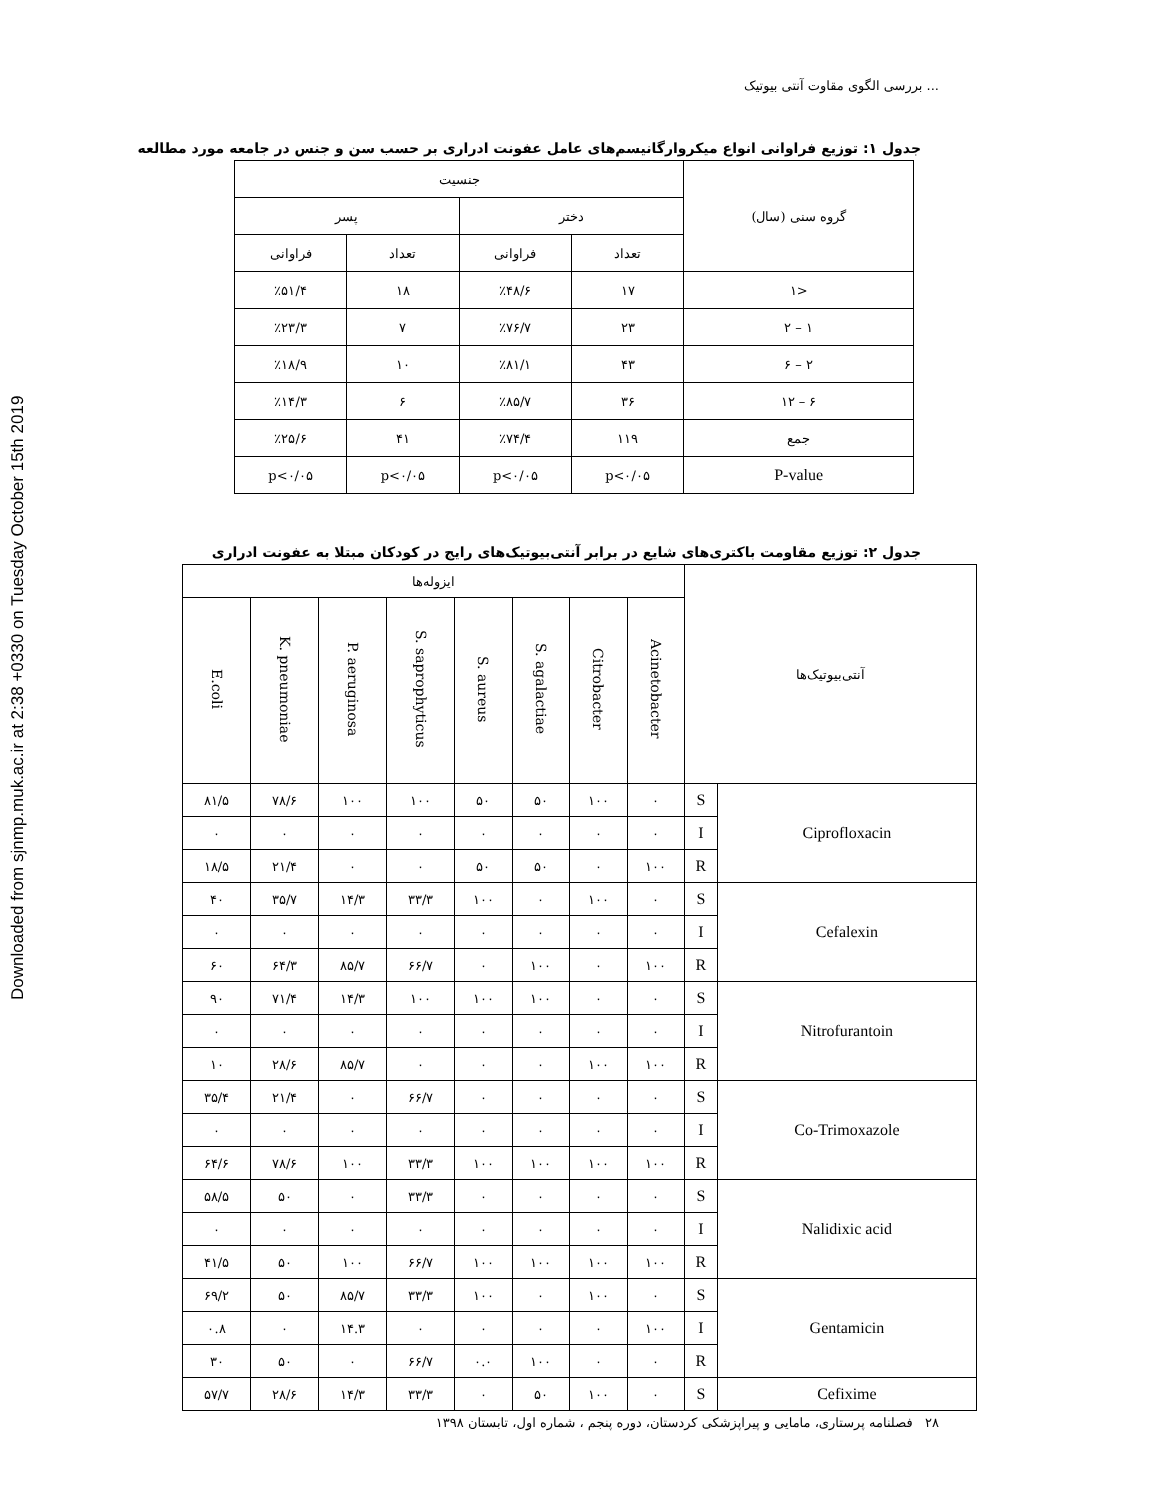Downloaded from sjnmp.muk.ac.ir at 2:38 +0330 on Tuesday October 15th 2019
بررسی الگوی مقاوت آنتی بیوتیک ...
جدول ۱: توزیع فراوانی انواع میکروارگانیسم‌های عامل عفونت ادراری بر حسب سن و جنس در جامعه مورد مطالعه
| گروه سنی (سال) | جنسیت | | | |
| --- | --- | --- | --- | --- |
| | دختر | | پسر | |
| | تعداد | فراوانی | تعداد | فراوانی |
| <۱ | ۱۷ | ٪۴۸/۶ | ۱۸ | ٪۵۱/۴ |
| ۱ – ۲ | ۲۳ | ٪۷۶/۷ | ۷ | ٪۲۳/۳ |
| ۲ – ۶ | ۴۳ | ٪۸۱/۱ | ۱۰ | ٪۱۸/۹ |
| ۶ – ۱۲ | ۳۶ | ٪۸۵/۷ | ۶ | ٪۱۴/۳ |
| جمع | ۱۱۹ | ٪۷۴/۴ | ۴۱ | ٪۲۵/۶ |
| P-value | p<۰/۰۵ | p<۰/۰۵ | p<۰/۰۵ | p<۰/۰۵ |
جدول ۲: توزیع مقاومت باکتری‌های شایع در برابر آنتی‌بیوتیک‌های رایج در کودکان مبتلا به عفونت ادراری
| آنتی‌بیوتیک‌ها | | ایزوله‌ها | | | | | | | |
| --- | --- | --- | --- | --- | --- | --- | --- | --- | --- |
| | | Acinetobacter | Citrobacter | S. agalactiae | S. aureus | S. saprophyticus | P. aeruginosa | K. pneumoniae | E.coli |
| Ciprofloxacin | S | ۰ | ۱۰۰ | ۵۰ | ۵۰ | ۱۰۰ | ۱۰۰ | ۷۸/۶ | ۸۱/۵ |
| | I | ۰ | ۰ | ۰ | ۰ | ۰ | ۰ | ۰ | ۰ |
| | R | ۱۰۰ | ۰ | ۵۰ | ۵۰ | ۰ | ۰ | ۲۱/۴ | ۱۸/۵ |
| Cefalexin | S | ۰ | ۱۰۰ | ۰ | ۱۰۰ | ۳۳/۳ | ۱۴/۳ | ۳۵/۷ | ۴۰ |
| | I | ۰ | ۰ | ۰ | ۰ | ۰ | ۰ | ۰ | ۰ |
| | R | ۱۰۰ | ۰ | ۱۰۰ | ۰ | ۶۶/۷ | ۸۵/۷ | ۶۴/۳ | ۶۰ |
| Nitrofurantoin | S | ۰ | ۰ | ۱۰۰ | ۱۰۰ | ۱۰۰ | ۱۴/۳ | ۷۱/۴ | ۹۰ |
| | I | ۰ | ۰ | ۰ | ۰ | ۰ | ۰ | ۰ | ۰ |
| | R | ۱۰۰ | ۱۰۰ | ۰ | ۰ | ۰ | ۸۵/۷ | ۲۸/۶ | ۱۰ |
| Co-Trimoxazole | S | ۰ | ۰ | ۰ | ۰ | ۶۶/۷ | ۰ | ۲۱/۴ | ۳۵/۴ |
| | I | ۰ | ۰ | ۰ | ۰ | ۰ | ۰ | ۰ | ۰ |
| | R | ۱۰۰ | ۱۰۰ | ۱۰۰ | ۱۰۰ | ۳۳/۳ | ۱۰۰ | ۷۸/۶ | ۶۴/۶ |
| Nalidixic acid | S | ۰ | ۰ | ۰ | ۰ | ۳۳/۳ | ۰ | ۵۰ | ۵۸/۵ |
| | I | ۰ | ۰ | ۰ | ۰ | ۰ | ۰ | ۰ | ۰ |
| | R | ۱۰۰ | ۱۰۰ | ۱۰۰ | ۱۰۰ | ۶۶/۷ | ۱۰۰ | ۵۰ | ۴۱/۵ |
| Gentamicin | S | ۰ | ۱۰۰ | ۰ | ۱۰۰ | ۳۳/۳ | ۸۵/۷ | ۵۰ | ۶۹/۲ |
| | I | ۱۰۰ | ۰ | ۰ | ۰ | ۰ | ۱۴.۳ | ۰ | ۰.۸ |
| | R | ۰ | ۰ | ۱۰۰ | ۰.۰ | ۶۶/۷ | ۰ | ۵۰ | ۳۰ |
| Cefixime | S | ۰ | ۱۰۰ | ۵۰ | ۰ | ۳۳/۳ | ۱۴/۳ | ۲۸/۶ | ۵۷/۷ |
۲۸ فصلنامه پرستاری، مامایی و پیراپزشکی کردستان، دوره پنجم ، شماره اول، تابستان ۱۳۹۸